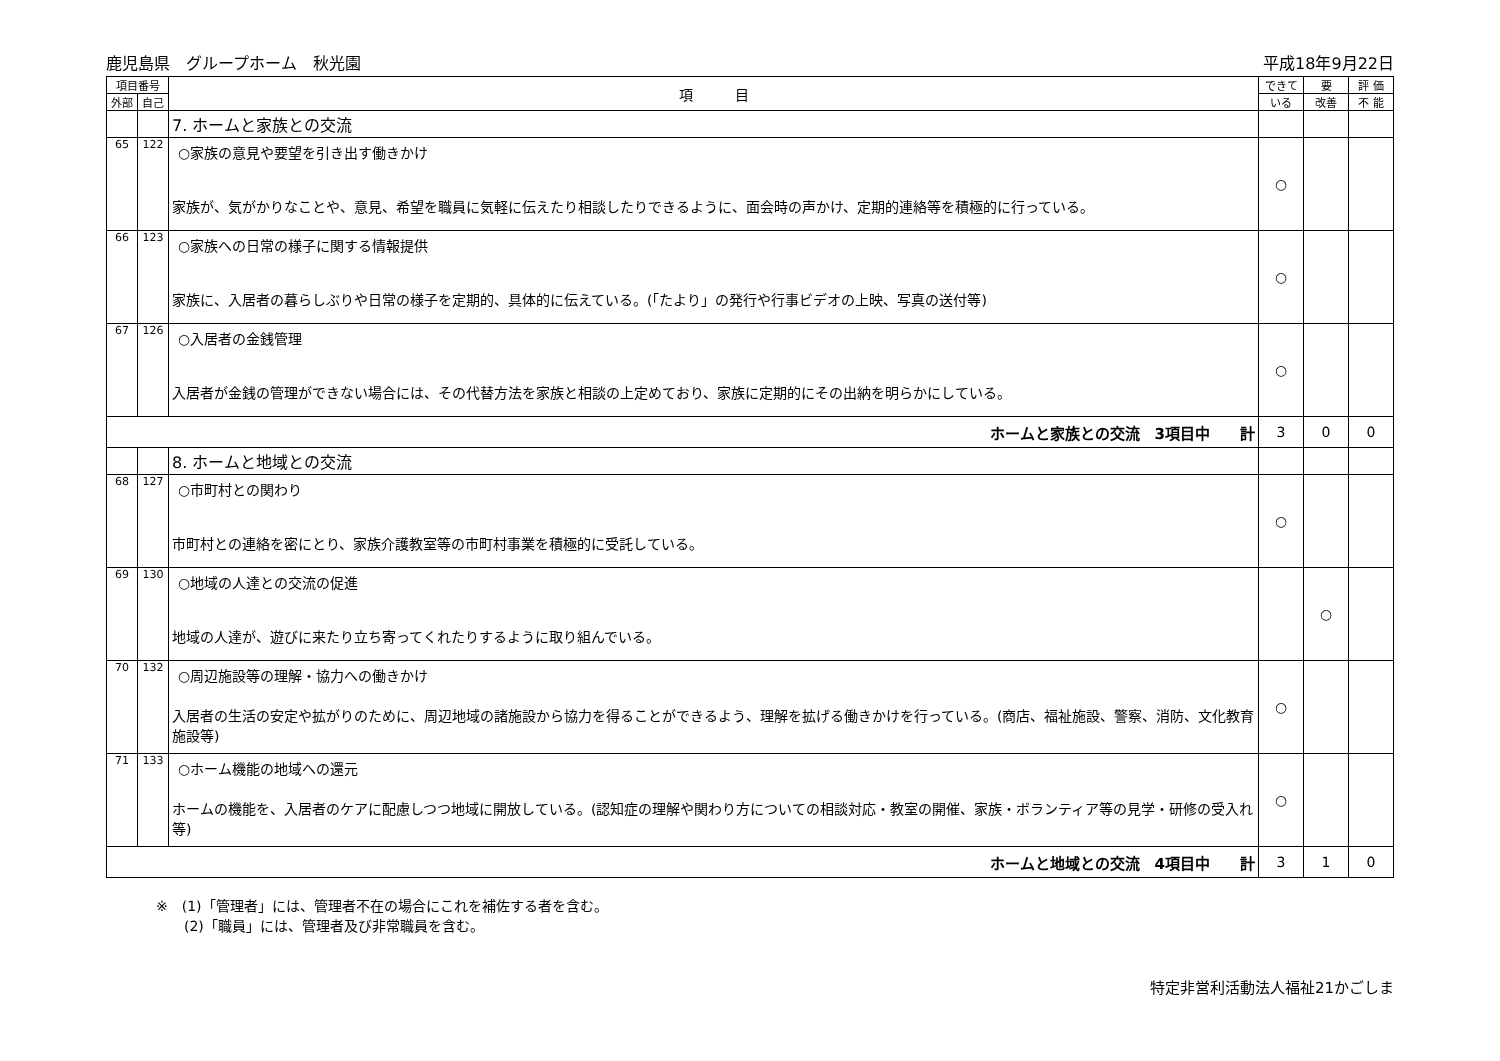鹿児島県　グループホーム　秋光園 平成18年9月22日
| 項目番号 | | 項 目 | できて | 要 | 評 価 |
| --- | --- | --- | --- | --- | --- |
| 外部 | 自己 | | いる | 改善 | 不 能 |
| | | 7. ホームと家族との交流 | | | |
| 65 | 122 | ○家族の意見や要望を引き出す働きかけ 家族が、気がかりなことや、意見、希望を職員に気軽に伝えたり相談したりできるように、面会時の声かけ、定期的連絡等を積極的に行っている。 | ○ | | |
| 66 | 123 | ○家族への日常の様子に関する情報提供 家族に、入居者の暮らしぶりや日常の様子を定期的、具体的に伝えている。(「たより」の発行や行事ビデオの上映、写真の送付等) | ○ | | |
| 67 | 126 | ○入居者の金銭管理 入居者が金銭の管理ができない場合には、その代替方法を家族と相談の上定めており、家族に定期的にその出納を明らかにしている。 | ○ | | |
| ホームと家族との交流 3項目中 計 | | | 3 | 0 | 0 |
| | | 8. ホームと地域との交流 | | | |
| 68 | 127 | ○市町村との関わり 市町村との連絡を密にとり、家族介護教室等の市町村事業を積極的に受託している。 | ○ | | |
| 69 | 130 | ○地域の人達との交流の促進 地域の人達が、遊びに来たり立ち寄ってくれたりするように取り組んでいる。 | | ○ | |
| 70 | 132 | ○周辺施設等の理解・協力への働きかけ 入居者の生活の安定や拡がりのために、周辺地域の諸施設から協力を得ることができるよう、理解を拡げる働きかけを行っている。(商店、福祉施設、警察、消防、文化教育施設等) | ○ | | |
| 71 | 133 | ○ホーム機能の地域への還元 ホームの機能を、入居者のケアに配慮しつつ地域に開放している。(認知症の理解や関わり方についての相談対応・教室の開催、家族・ボランティア等の見学・研修の受入れ等) | ○ | | |
| ホームと地域との交流 4項目中 計 | | | 3 | 1 | 0 |
※　(1)「管理者」には、管理者不在の場合にこれを補佐する者を含む。
　　(2)「職員」には、管理者及び非常職員を含む。
特定非営利活動法人福祉21かごしま